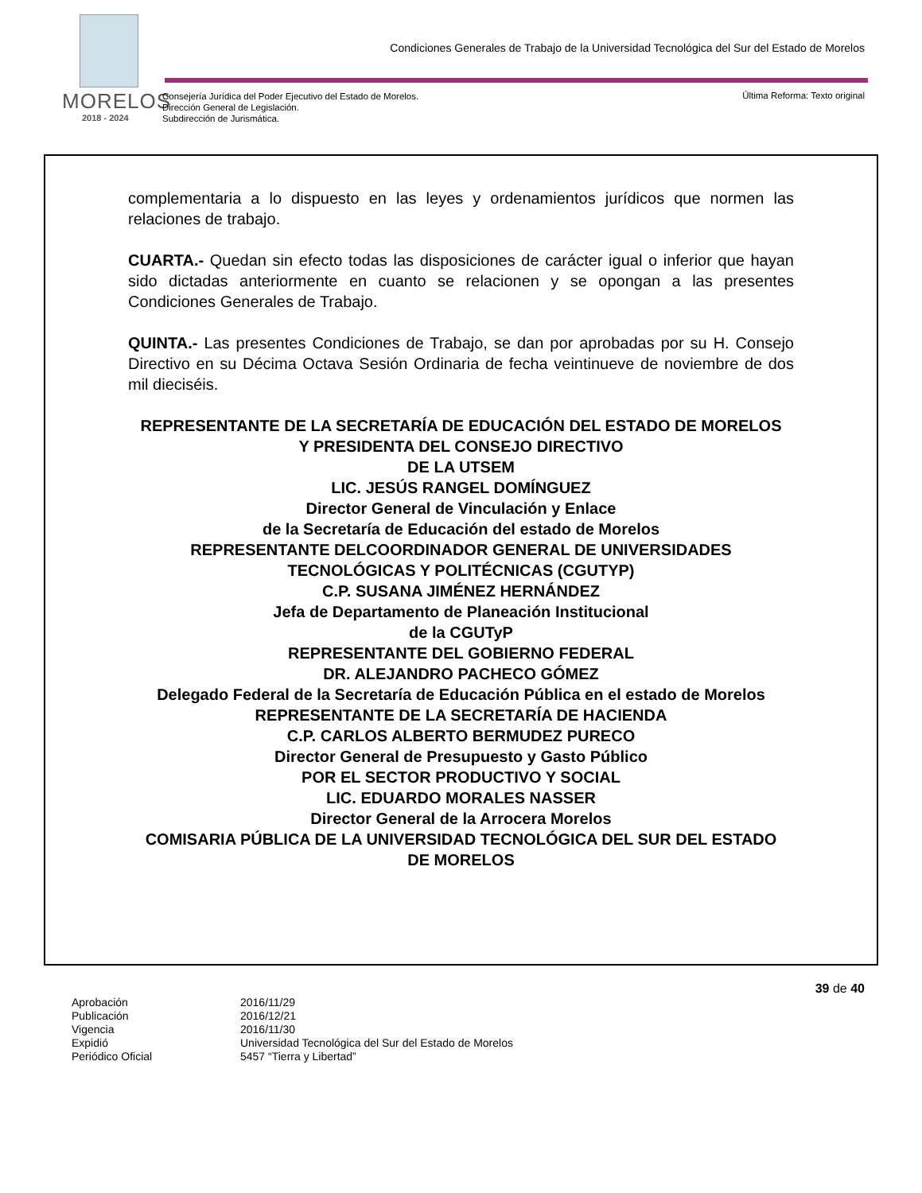MORELOS
2018 - 2024
Condiciones Generales de Trabajo de la Universidad Tecnológica del Sur del Estado de Morelos
Consejería Jurídica del Poder Ejecutivo del Estado de Morelos.
Dirección General de Legislación.
Subdirección de Jurismática.
Última Reforma: Texto original
complementaria a lo dispuesto en las leyes y ordenamientos jurídicos que normen las relaciones de trabajo.
CUARTA.- Quedan sin efecto todas las disposiciones de carácter igual o inferior que hayan sido dictadas anteriormente en cuanto se relacionen y se opongan a las presentes Condiciones Generales de Trabajo.
QUINTA.- Las presentes Condiciones de Trabajo, se dan por aprobadas por su H. Consejo Directivo en su Décima Octava Sesión Ordinaria de fecha veintinueve de noviembre de dos mil dieciséis.
REPRESENTANTE DE LA SECRETARÍA DE EDUCACIÓN DEL ESTADO DE MORELOS
Y PRESIDENTA DEL CONSEJO DIRECTIVO
DE LA UTSEM
LIC. JESÚS RANGEL DOMÍNGUEZ
Director General de Vinculación y Enlace
de la Secretaría de Educación del estado de Morelos
REPRESENTANTE DELCOORDINADOR GENERAL DE UNIVERSIDADES TECNOLÓGICAS Y POLITÉCNICAS (CGUTYP)
C.P. SUSANA JIMÉNEZ HERNÁNDEZ
Jefa de Departamento de Planeación Institucional
de la CGUTyP
REPRESENTANTE DEL GOBIERNO FEDERAL
DR. ALEJANDRO PACHECO GÓMEZ
Delegado Federal de la Secretaría de Educación Pública en el estado de Morelos
REPRESENTANTE DE LA SECRETARÍA DE HACIENDA
C.P. CARLOS ALBERTO BERMUDEZ PURECO
Director General de Presupuesto y Gasto Público
POR EL SECTOR PRODUCTIVO Y SOCIAL
LIC. EDUARDO MORALES NASSER
Director General de la Arrocera Morelos
COMISARIA PÚBLICA DE LA UNIVERSIDAD TECNOLÓGICA DEL SUR DEL ESTADO
DE MORELOS
39 de 40
| Aprobación | 2016/11/29 |
| Publicación | 2016/12/21 |
| Vigencia | 2016/11/30 |
| Expidió | Universidad Tecnológica del Sur del Estado de Morelos |
| Periódico Oficial | 5457 “Tierra y Libertad” |